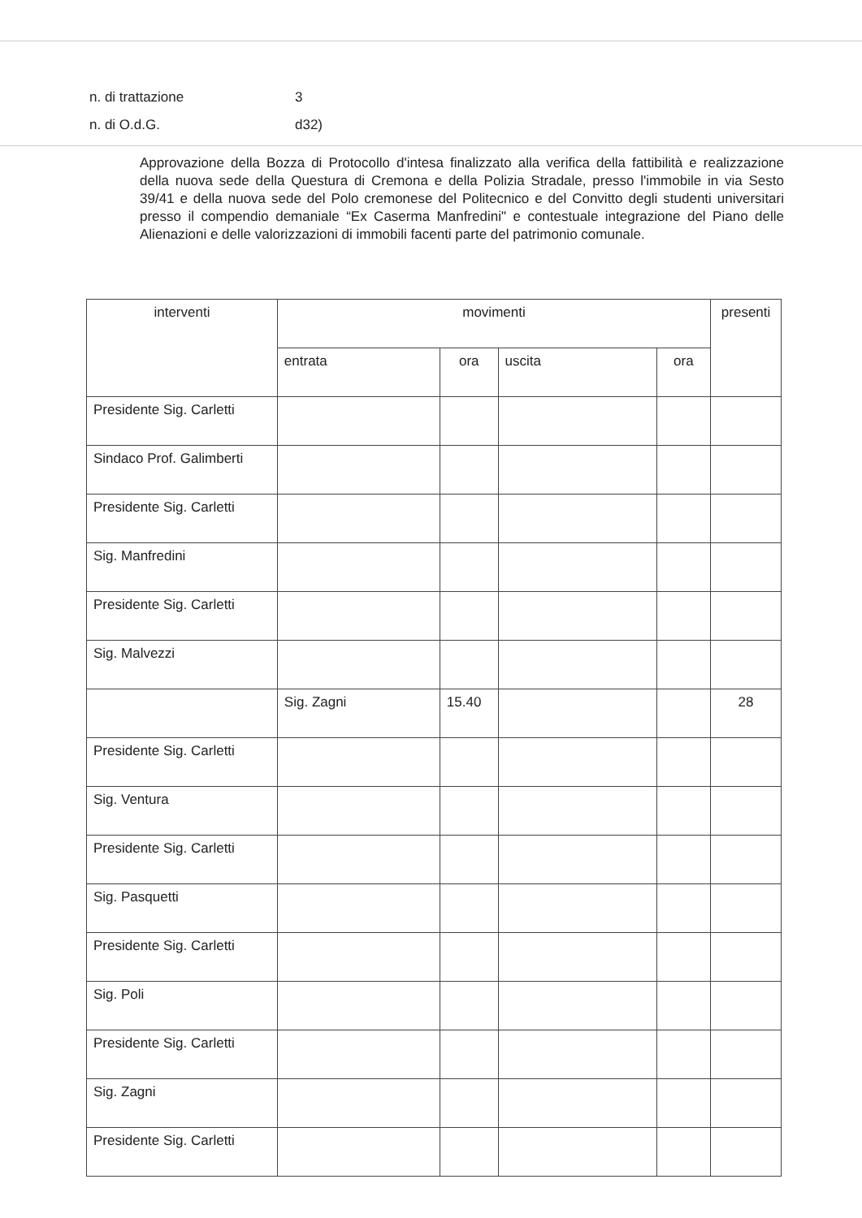n. di trattazione 3
n. di O.d.G. d32)
Approvazione della Bozza di Protocollo d'intesa finalizzato alla verifica della fattibilità e realizzazione della nuova sede della Questura di Cremona e della Polizia Stradale, presso l'immobile in via Sesto 39/41 e della nuova sede del Polo cremonese del Politecnico e del Convitto degli studenti universitari presso il compendio demaniale “Ex Caserma Manfredini" e contestuale integrazione del Piano delle Alienazioni e delle valorizzazioni di immobili facenti parte del patrimonio comunale.
| interventi | movimenti | | | | presenti |
| --- | --- | --- | --- | --- | --- |
| | entrata | ora | uscita | ora | |
| Presidente Sig. Carletti | | | | | |
| Sindaco Prof. Galimberti | | | | | |
| Presidente Sig. Carletti | | | | | |
| Sig. Manfredini | | | | | |
| Presidente Sig. Carletti | | | | | |
| Sig. Malvezzi | | | | | |
| | Sig. Zagni | 15.40 | | | 28 |
| Presidente Sig. Carletti | | | | | |
| Sig. Ventura | | | | | |
| Presidente Sig. Carletti | | | | | |
| Sig. Pasquetti | | | | | |
| Presidente Sig. Carletti | | | | | |
| Sig. Poli | | | | | |
| Presidente Sig. Carletti | | | | | |
| Sig. Zagni | | | | | |
| Presidente Sig. Carletti | | | | | |